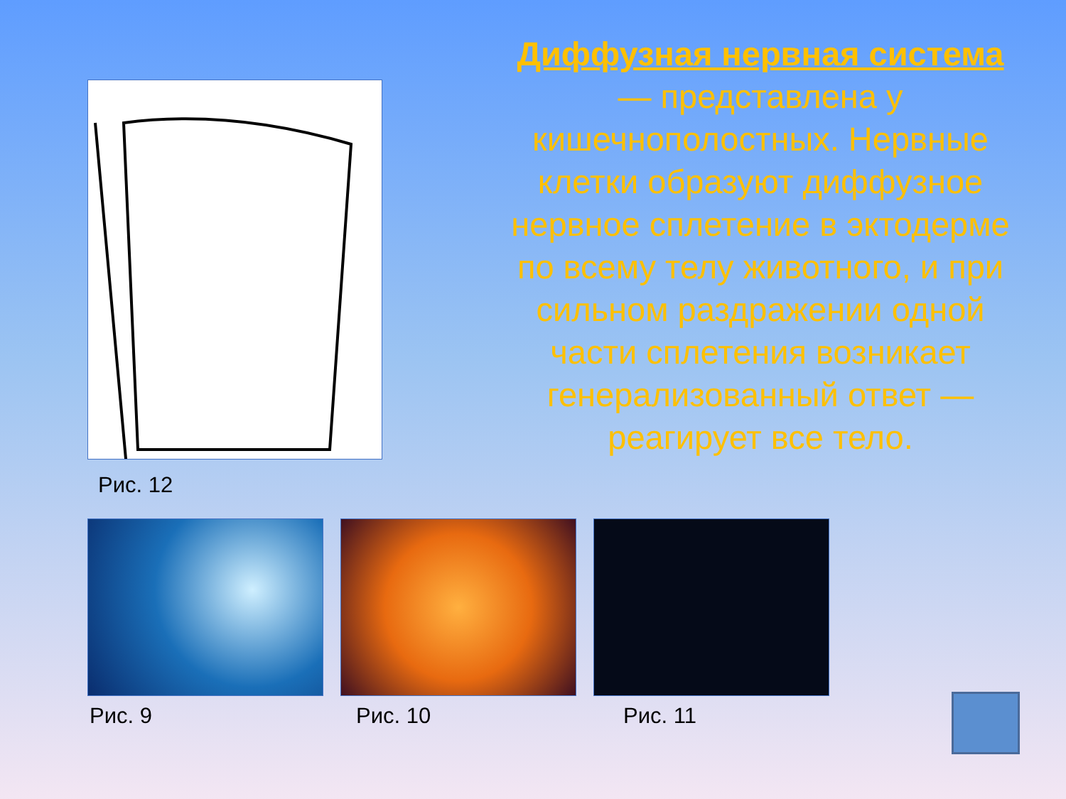Рис. 12
Диффузная нервная система — представлена у кишечнополостных. Нервные клетки образуют диффузное нервное сплетение в эктодерме по всему телу животного, и при сильном раздражении одной части сплетения возникает генерализованный ответ — реагирует все тело.
Рис. 9 Рис. 10 Рис. 11